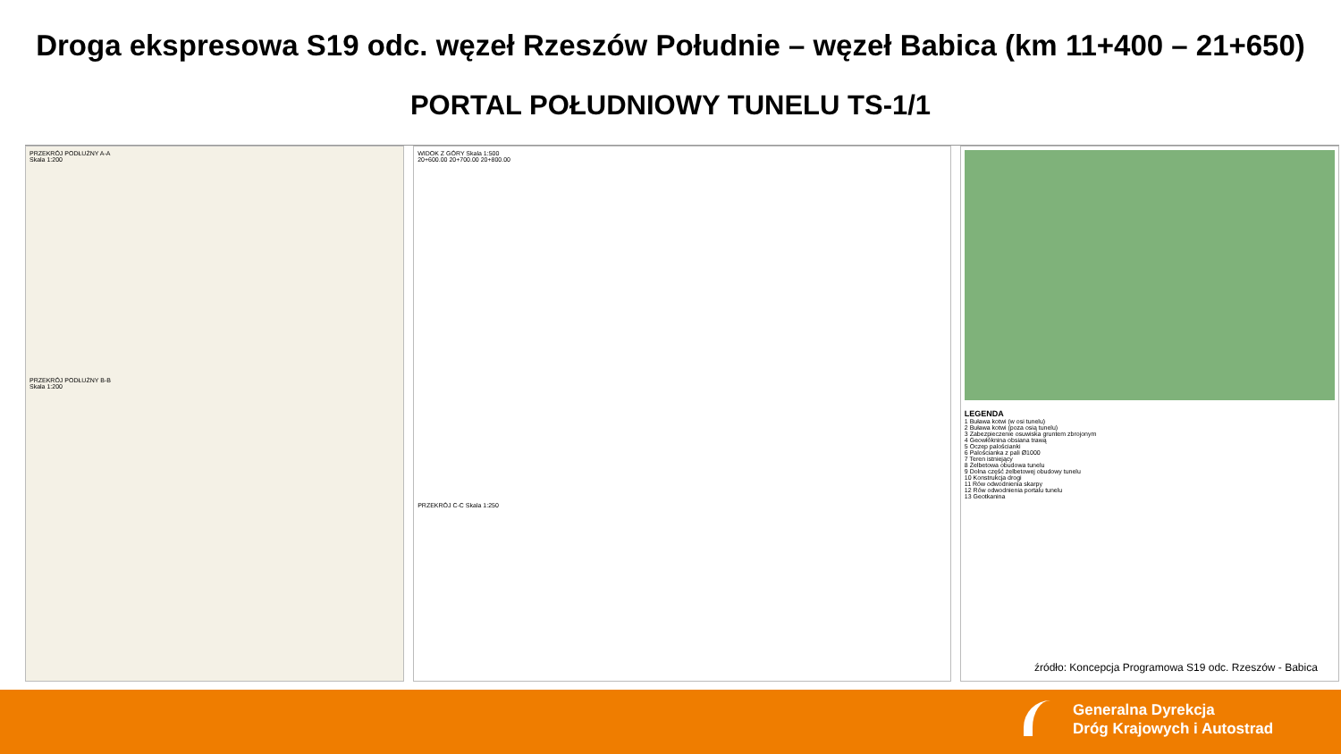Droga ekspresowa S19 odc. węzeł Rzeszów Południe – węzeł Babica (km 11+400 – 21+650)
PORTAL POŁUDNIOWY TUNELU TS-1/1
PRZEKRÓJ PODŁUŻNY A-A
Skala 1:200
PRZEKRÓJ PODŁUŻNY B-B
Skala 1:200
WIDOK Z GÓRY Skala 1:500
20+600.00 20+700.00 20+800.00
PRZEKRÓJ C-C Skala 1:250
LEGENDA
1 Buława kotwi (w osi tunelu)
2 Buława kotwi (poza osią tunelu)
3 Zabezpieczenie osuwiska gruntem zbrojonym
4 Geowłóknina obsiana trawą
5 Oczep palościanki
6 Palościanka z pali Ø1000
7 Teren istniejący
8 Żelbetowa obudowa tunelu
9 Dolna część żelbetowej obudowy tunelu
10 Konstrukcja drogi
11 Rów odwodnienia skarpy
12 Rów odwodnienia portalu tunelu
13 Geotkanina
źródło: Koncepcja Programowa S19 odc. Rzeszów - Babica
Generalna Dyrekcja
Dróg Krajowych i Autostrad